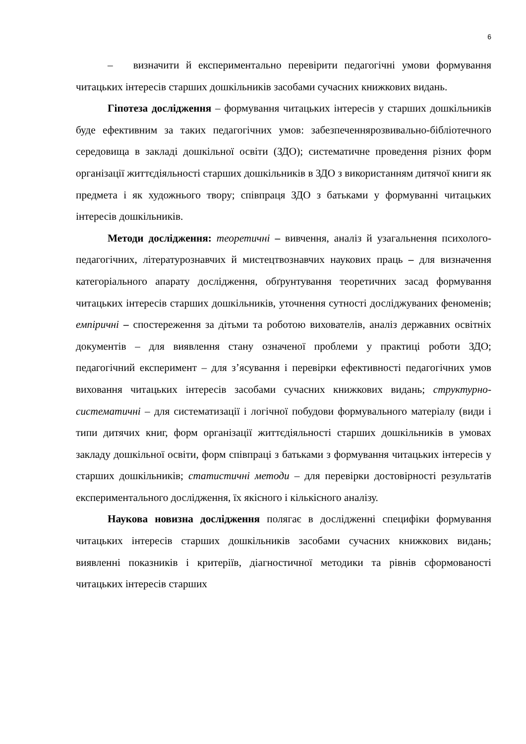6
– визначити й експериментально перевірити педагогічні умови формування читацьких інтересів старших дошкільників засобами сучасних книжкових видань.
Гіпотеза дослідження – формування читацьких інтересів у старших дошкільників буде ефективним за таких педагогічних умов: забезпеченнярозвивально-бібліотечного середовища в закладі дошкільної освіти (ЗДО); систематичне проведення різних форм організації життєдіяльності старших дошкільників в ЗДО з використанням дитячої книги як предмета і як художнього твору; співпраця ЗДО з батьками у формуванні читацьких інтересів дошкільників.
Методи дослідження: теоретичні – вивчення, аналіз й узагальнення психолого-педагогічних, літературознавчих й мистецтвознавчих наукових праць – для визначення категоріального апарату дослідження, обґрунтування теоретичних засад формування читацьких інтересів старших дошкільників, уточнення сутності досліджуваних феноменів; емпіричні – спостереження за дітьми та роботою вихователів, аналіз державних освітніх документів – для виявлення стану означеної проблеми у практиці роботи ЗДО; педагогічний експеримент – для з’ясування і перевірки ефективності педагогічних умов виховання читацьких інтересів засобами сучасних книжкових видань; структурно-систематичні – для систематизації і логічної побудови формувального матеріалу (види і типи дитячих книг, форм організації життєдіяльності старших дошкільників в умовах закладу дошкільної освіти, форм співпраці з батьками з формування читацьких інтересів у старших дошкільників; статистичні методи – для перевірки достовірності результатів експериментального дослідження, їх якісного і кількісного аналізу.
Наукова новизна дослідження полягає в дослідженні специфіки формування читацьких інтересів старших дошкільників засобами сучасних книжкових видань; виявленні показників і критеріїв, діагностичної методики та рівнів сформованості читацьких інтересів старших